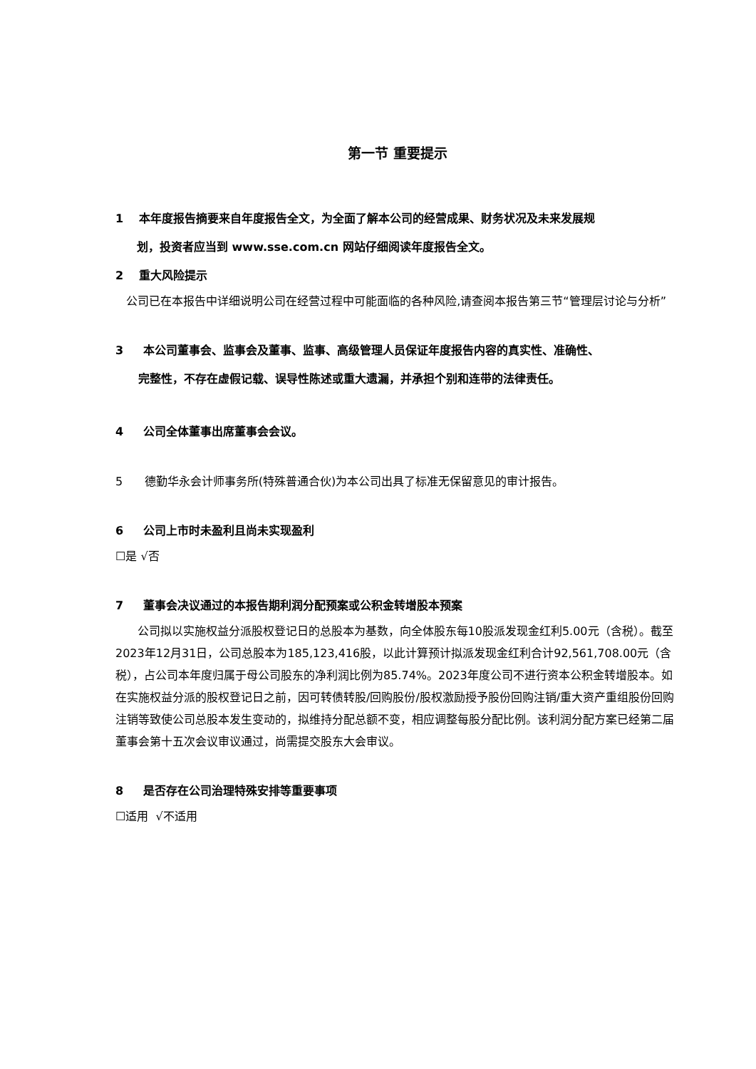第一节 重要提示
1 本年度报告摘要来自年度报告全文，为全面了解本公司的经营成果、财务状况及未来发展规
划，投资者应当到 www.sse.com.cn 网站仔细阅读年度报告全文。
2 重大风险提示
公司已在本报告中详细说明公司在经营过程中可能面临的各种风险,请查阅本报告第三节“管理层讨论与分析”
3 本公司董事会、监事会及董事、监事、高级管理人员保证年度报告内容的真实性、准确性、
完整性，不存在虚假记载、误导性陈述或重大遗漏，并承担个别和连带的法律责任。
4 公司全体董事出席董事会会议。
5 德勤华永会计师事务所(特殊普通合伙)为本公司出具了标准无保留意见的审计报告。
6 公司上市时未盈利且尚未实现盈利
☐是 √否
7 董事会决议通过的本报告期利润分配预案或公积金转增股本预案
公司拟以实施权益分派股权登记日的总股本为基数，向全体股东每10股派发现金红利5.00元（含税）。截至2023年12月31日，公司总股本为185,123,416股，以此计算预计拟派发现金红利合计92,561,708.00元（含税），占公司本年度归属于母公司股东的净利润比例为85.74%。2023年度公司不进行资本公积金转增股本。如在实施权益分派的股权登记日之前，因可转债转股/回购股份/股权激励授予股份回购注销/重大资产重组股份回购注销等致使公司总股本发生变动的，拟维持分配总额不变，相应调整每股分配比例。该利润分配方案已经第二届董事会第十五次会议审议通过，尚需提交股东大会审议。
8 是否存在公司治理特殊安排等重要事项
☐适用 √不适用